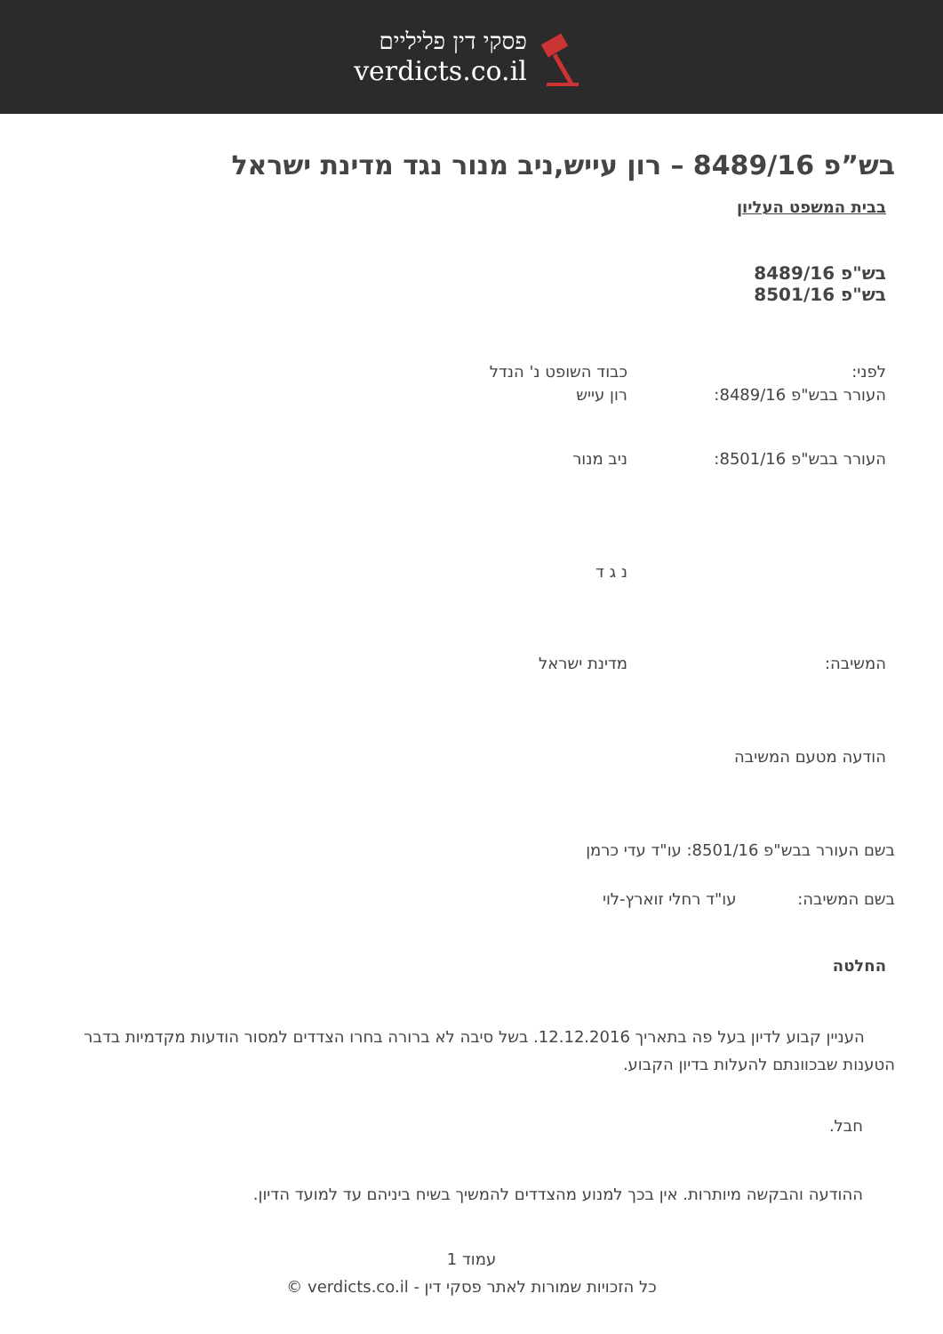פסקי דין פליליים
verdicts.co.il
בש”פ 8489/16 – רון עייש,ניב מנור נגד מדינת ישראל
בבית המשפט העליון
בש"פ 8489/16
בש"פ 8501/16
לפני:
העורר בבש"פ 8489/16:
כבוד השופט נ' הנדל
רון עייש
העורר בבש"פ 8501/16: ניב מנור
נ ג ד
המשיבה: מדינת ישראל
הודעה מטעם המשיבה
בשם העורר בבש"פ 8501/16: עו"ד עדי כרמן
בשם המשיבה: עו"ד רחלי זוארץ-לוי
החלטה
העניין קבוע לדיון בעל פה בתאריך 12.12.2016. בשל סיבה לא ברורה בחרו הצדדים למסור הודעות מקדמיות בדבר הטענות שבכוונתם להעלות בדיון הקבוע.
חבל.
ההודעה והבקשה מיותרות. אין בכך למנוע מהצדדים להמשיך בשיח ביניהם עד למועד הדיון.
עמוד 1
כל הזכויות שמורות לאתר פסקי דין - verdicts.co.il ©